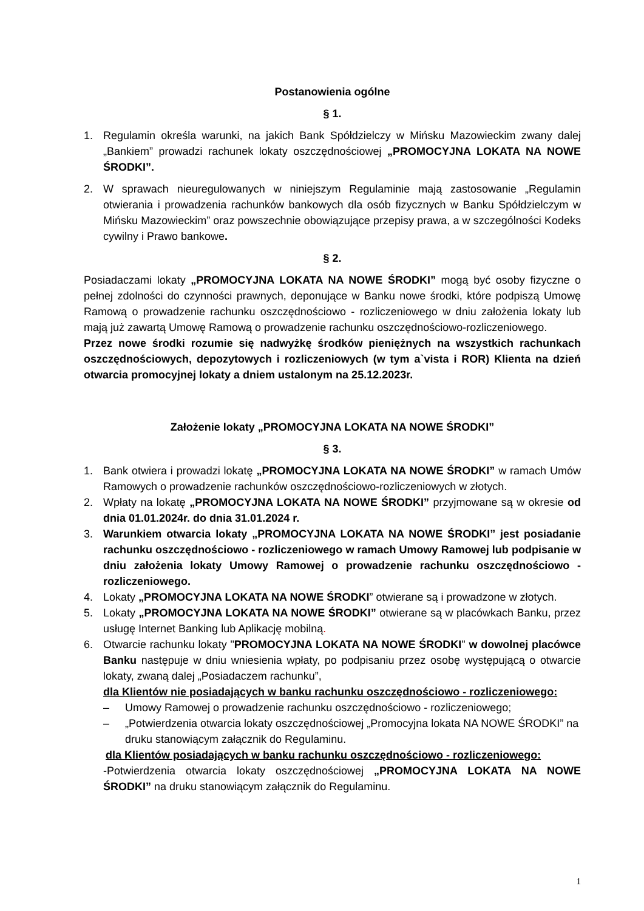Postanowienia ogólne
§ 1.
1. Regulamin określa warunki, na jakich Bank Spółdzielczy w Mińsku Mazowieckim zwany dalej „Bankiem” prowadzi rachunek lokaty oszczędnościowej „PROMOCYJNA LOKATA NA NOWE ŚRODKI”.
2. W sprawach nieuregulowanych w niniejszym Regulaminie mają zastosowanie „Regulamin otwierania i prowadzenia rachunków bankowych dla osób fizycznych w Banku Spółdzielczym w Mińsku Mazowieckim” oraz powszechnie obowiązujące przepisy prawa, a w szczególności Kodeks cywilny i Prawo bankowe.
§ 2.
Posiadaczami lokaty „PROMOCYJNA LOKATA NA NOWE ŚRODKI” mogą być osoby fizyczne o pełnej zdolności do czynności prawnych, deponujące w Banku nowe środki, które podpiszą Umowę Ramową o prowadzenie rachunku oszczędnościowo - rozliczeniowego w dniu założenia lokaty lub mają już zawartą Umowę Ramową o prowadzenie rachunku oszczędnościowo-rozliczeniowego.
Przez nowe środki rozumie się nadwyżkę środków pieniężnych na wszystkich rachunkach oszczędnościowych, depozytowych i rozliczeniowych (w tym a`vista i ROR) Klienta na dzień otwarcia promocyjnej lokaty a dniem ustalonym na 25.12.2023r.
Założenie lokaty „PROMOCYJNA LOKATA NA NOWE ŚRODKI”
§ 3.
1. Bank otwiera i prowadzi lokatę „PROMOCYJNA LOKATA NA NOWE ŚRODKI” w ramach Umów Ramowych o prowadzenie rachunków oszczędnościowo-rozliczeniowych w złotych.
2. Wpłaty na lokatę „PROMOCYJNA LOKATA NA NOWE ŚRODKI” przyjmowane są w okresie od dnia 01.01.2024r. do dnia 31.01.2024 r.
3. Warunkiem otwarcia lokaty „PROMOCYJNA LOKATA NA NOWE ŚRODKI” jest posiadanie rachunku oszczędnościowo - rozliczeniowego w ramach Umowy Ramowej lub podpisanie w dniu założenia lokaty Umowy Ramowej o prowadzenie rachunku oszczędnościowo - rozliczeniowego.
4. Lokaty „PROMOCYJNA LOKATA NA NOWE ŚRODKI” otwierane są i prowadzone w złotych.
5. Lokaty „PROMOCYJNA LOKATA NA NOWE ŚRODKI” otwierane są w placówkach Banku, przez usługę Internet Banking lub Aplikację mobilną.
6. Otwarcie rachunku lokaty "PROMOCYJNA LOKATA NA NOWE ŚRODKI" w dowolnej placówce Banku następuje w dniu wniesienia wpłaty, po podpisaniu przez osobę występującą o otwarcie lokaty, zwaną dalej „Posiadaczem rachunku”,
dla Klientów nie posiadających w banku rachunku oszczędnościowo - rozliczeniowego:
– Umowy Ramowej o prowadzenie rachunku oszczędnościowo - rozliczeniowego;
– „Potwierdzenia otwarcia lokaty oszczędnościowej „Promocyjna lokata NA NOWE ŚRODKI” na druku stanowiącym załącznik do Regulaminu.
dla Klientów posiadających w banku rachunku oszczędnościowo - rozliczeniowego:
-Potwierdzenia otwarcia lokaty oszczędnościowej „PROMOCYJNA LOKATA NA NOWE ŚRODKI” na druku stanowiącym załącznik do Regulaminu.
1